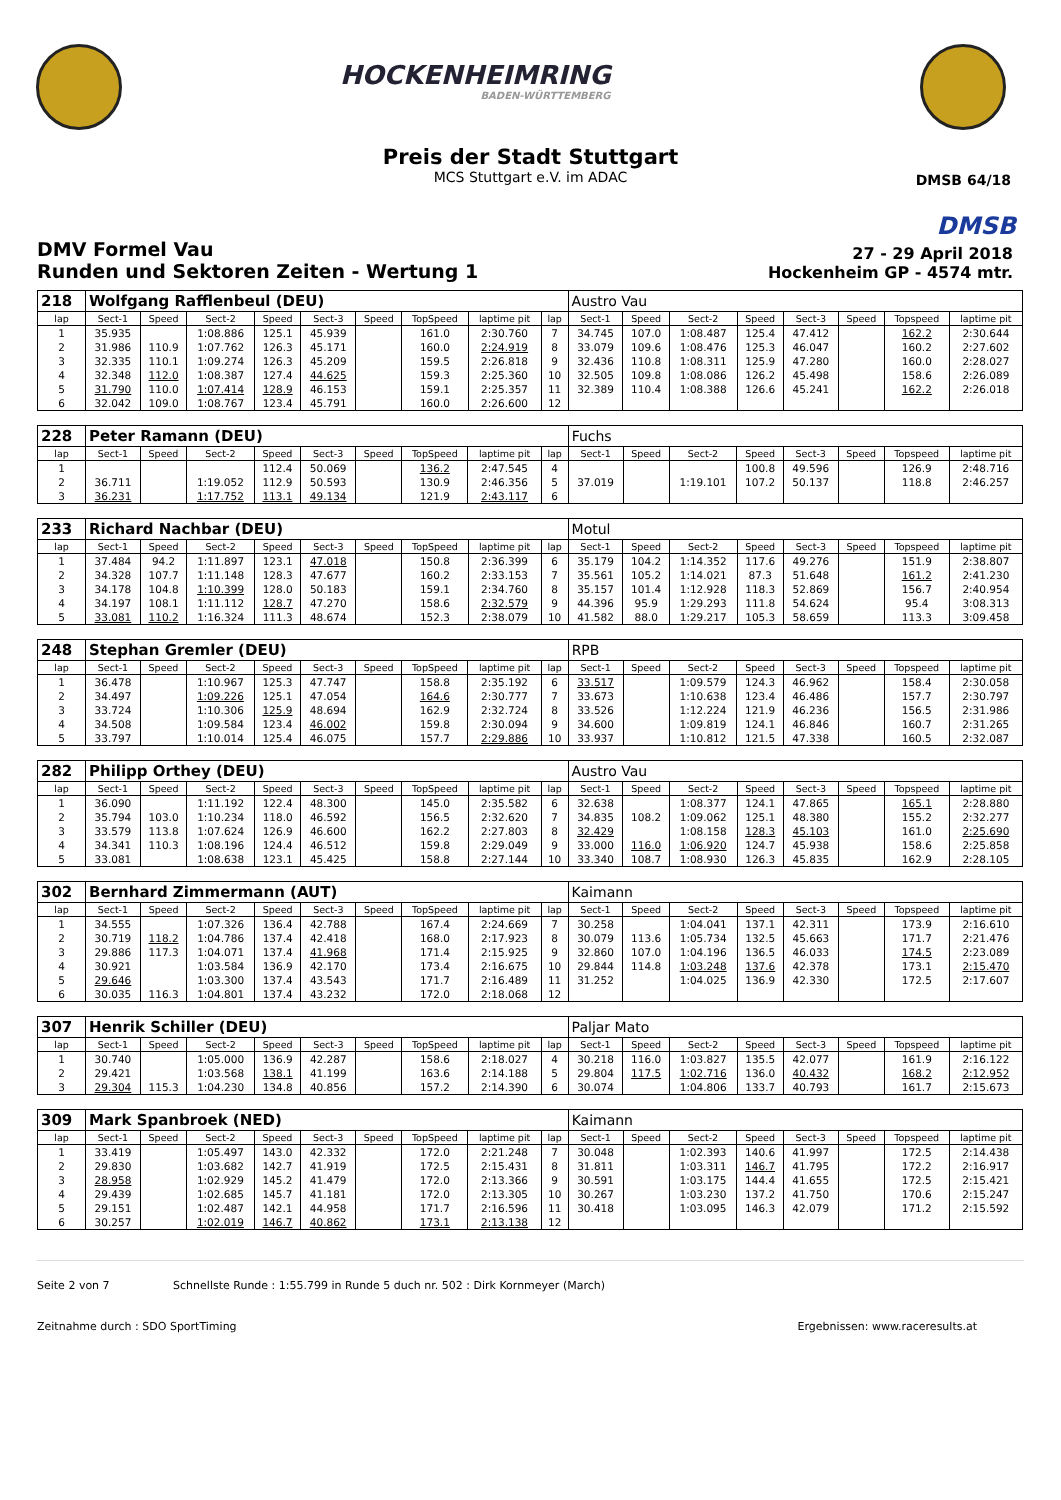HOCKENHEIMRING
BADEN-WÜRTTEMBERG
Preis der Stadt Stuttgart
MCS Stuttgart e.V. im ADAC
DMSB 64/18
DMSB
DMV Formel Vau
Runden und Sektoren Zeiten - Wertung 1
27 - 29 April 2018
Hockenheim GP - 4574 mtr.
| 218 | Wolfgang Rafflenbeul (DEU) | | | | | | | | | Austro Vau | | | | | | | |
| lap | Sect-1 | Speed | Sect-2 | Speed | Sect-3 | Speed | TopSpeed | laptime pit | lap | Sect-1 | Speed | Sect-2 | Speed | Sect-3 | Speed | Topspeed | laptime pit |
| 1 | 35.935 | | 1:08.886 | 125.1 | 45.939 | | 161.0 | 2:30.760 | 7 | 34.745 | 107.0 | 1:08.487 | 125.4 | 47.412 | | 162.2 | 2:30.644 |
| 2 | 31.986 | 110.9 | 1:07.762 | 126.3 | 45.171 | | 160.0 | 2:24.919 | 8 | 33.079 | 109.6 | 1:08.476 | 125.3 | 46.047 | | 160.2 | 2:27.602 |
| 3 | 32.335 | 110.1 | 1:09.274 | 126.3 | 45.209 | | 159.5 | 2:26.818 | 9 | 32.436 | 110.8 | 1:08.311 | 125.9 | 47.280 | | 160.0 | 2:28.027 |
| 4 | 32.348 | 112.0 | 1:08.387 | 127.4 | 44.625 | | 159.3 | 2:25.360 | 10 | 32.505 | 109.8 | 1:08.086 | 126.2 | 45.498 | | 158.6 | 2:26.089 |
| 5 | 31.790 | 110.0 | 1:07.414 | 128.9 | 46.153 | | 159.1 | 2:25.357 | 11 | 32.389 | 110.4 | 1:08.388 | 126.6 | 45.241 | | 162.2 | 2:26.018 |
| 6 | 32.042 | 109.0 | 1:08.767 | 123.4 | 45.791 | | 160.0 | 2:26.600 | 12 | | | | | | | | |
| 228 | Peter Ramann (DEU) | | | | | | | | | Fuchs | | | | | | | |
| lap | Sect-1 | Speed | Sect-2 | Speed | Sect-3 | Speed | TopSpeed | laptime pit | lap | Sect-1 | Speed | Sect-2 | Speed | Sect-3 | Speed | Topspeed | laptime pit |
| 1 | | | | 112.4 | 50.069 | | 136.2 | 2:47.545 | 4 | | | | 100.8 | 49.596 | | 126.9 | 2:48.716 |
| 2 | 36.711 | | 1:19.052 | 112.9 | 50.593 | | 130.9 | 2:46.356 | 5 | 37.019 | | 1:19.101 | 107.2 | 50.137 | | 118.8 | 2:46.257 |
| 3 | 36.231 | | 1:17.752 | 113.1 | 49.134 | | 121.9 | 2:43.117 | 6 | | | | | | | | |
| 233 | Richard Nachbar (DEU) | | | | | | | | | Motul | | | | | | | |
| lap | Sect-1 | Speed | Sect-2 | Speed | Sect-3 | Speed | TopSpeed | laptime pit | lap | Sect-1 | Speed | Sect-2 | Speed | Sect-3 | Speed | Topspeed | laptime pit |
| 1 | 37.484 | 94.2 | 1:11.897 | 123.1 | 47.018 | | 150.8 | 2:36.399 | 6 | 35.179 | 104.2 | 1:14.352 | 117.6 | 49.276 | | 151.9 | 2:38.807 |
| 2 | 34.328 | 107.7 | 1:11.148 | 128.3 | 47.677 | | 160.2 | 2:33.153 | 7 | 35.561 | 105.2 | 1:14.021 | 87.3 | 51.648 | | 161.2 | 2:41.230 |
| 3 | 34.178 | 104.8 | 1:10.399 | 128.0 | 50.183 | | 159.1 | 2:34.760 | 8 | 35.157 | 101.4 | 1:12.928 | 118.3 | 52.869 | | 156.7 | 2:40.954 |
| 4 | 34.197 | 108.1 | 1:11.112 | 128.7 | 47.270 | | 158.6 | 2:32.579 | 9 | 44.396 | 95.9 | 1:29.293 | 111.8 | 54.624 | | 95.4 | 3:08.313 |
| 5 | 33.081 | 110.2 | 1:16.324 | 111.3 | 48.674 | | 152.3 | 2:38.079 | 10 | 41.582 | 88.0 | 1:29.217 | 105.3 | 58.659 | | 113.3 | 3:09.458 |
| 248 | Stephan Gremler (DEU) | | | | | | | | | RPB | | | | | | | |
| lap | Sect-1 | Speed | Sect-2 | Speed | Sect-3 | Speed | TopSpeed | laptime pit | lap | Sect-1 | Speed | Sect-2 | Speed | Sect-3 | Speed | Topspeed | laptime pit |
| 1 | 36.478 | | 1:10.967 | 125.3 | 47.747 | | 158.8 | 2:35.192 | 6 | 33.517 | | 1:09.579 | 124.3 | 46.962 | | 158.4 | 2:30.058 |
| 2 | 34.497 | | 1:09.226 | 125.1 | 47.054 | | 164.6 | 2:30.777 | 7 | 33.673 | | 1:10.638 | 123.4 | 46.486 | | 157.7 | 2:30.797 |
| 3 | 33.724 | | 1:10.306 | 125.9 | 48.694 | | 162.9 | 2:32.724 | 8 | 33.526 | | 1:12.224 | 121.9 | 46.236 | | 156.5 | 2:31.986 |
| 4 | 34.508 | | 1:09.584 | 123.4 | 46.002 | | 159.8 | 2:30.094 | 9 | 34.600 | | 1:09.819 | 124.1 | 46.846 | | 160.7 | 2:31.265 |
| 5 | 33.797 | | 1:10.014 | 125.4 | 46.075 | | 157.7 | 2:29.886 | 10 | 33.937 | | 1:10.812 | 121.5 | 47.338 | | 160.5 | 2:32.087 |
| 282 | Philipp Orthey (DEU) | | | | | | | | | Austro Vau | | | | | | | |
| lap | Sect-1 | Speed | Sect-2 | Speed | Sect-3 | Speed | TopSpeed | laptime pit | lap | Sect-1 | Speed | Sect-2 | Speed | Sect-3 | Speed | Topspeed | laptime pit |
| 1 | 36.090 | | 1:11.192 | 122.4 | 48.300 | | 145.0 | 2:35.582 | 6 | 32.638 | | 1:08.377 | 124.1 | 47.865 | | 165.1 | 2:28.880 |
| 2 | 35.794 | 103.0 | 1:10.234 | 118.0 | 46.592 | | 156.5 | 2:32.620 | 7 | 34.835 | 108.2 | 1:09.062 | 125.1 | 48.380 | | 155.2 | 2:32.277 |
| 3 | 33.579 | 113.8 | 1:07.624 | 126.9 | 46.600 | | 162.2 | 2:27.803 | 8 | 32.429 | | 1:08.158 | 128.3 | 45.103 | | 161.0 | 2:25.690 |
| 4 | 34.341 | 110.3 | 1:08.196 | 124.4 | 46.512 | | 159.8 | 2:29.049 | 9 | 33.000 | 116.0 | 1:06.920 | 124.7 | 45.938 | | 158.6 | 2:25.858 |
| 5 | 33.081 | | 1:08.638 | 123.1 | 45.425 | | 158.8 | 2:27.144 | 10 | 33.340 | 108.7 | 1:08.930 | 126.3 | 45.835 | | 162.9 | 2:28.105 |
| 302 | Bernhard Zimmermann (AUT) | | | | | | | | | Kaimann | | | | | | | |
| lap | Sect-1 | Speed | Sect-2 | Speed | Sect-3 | Speed | TopSpeed | laptime pit | lap | Sect-1 | Speed | Sect-2 | Speed | Sect-3 | Speed | Topspeed | laptime pit |
| 1 | 34.555 | | 1:07.326 | 136.4 | 42.788 | | 167.4 | 2:24.669 | 7 | 30.258 | | 1:04.041 | 137.1 | 42.311 | | 173.9 | 2:16.610 |
| 2 | 30.719 | 118.2 | 1:04.786 | 137.4 | 42.418 | | 168.0 | 2:17.923 | 8 | 30.079 | 113.6 | 1:05.734 | 132.5 | 45.663 | | 171.7 | 2:21.476 |
| 3 | 29.886 | 117.3 | 1:04.071 | 137.4 | 41.968 | | 171.4 | 2:15.925 | 9 | 32.860 | 107.0 | 1:04.196 | 136.5 | 46.033 | | 174.5 | 2:23.089 |
| 4 | 30.921 | | 1:03.584 | 136.9 | 42.170 | | 173.4 | 2:16.675 | 10 | 29.844 | 114.8 | 1:03.248 | 137.6 | 42.378 | | 173.1 | 2:15.470 |
| 5 | 29.646 | | 1:03.300 | 137.4 | 43.543 | | 171.7 | 2:16.489 | 11 | 31.252 | | 1:04.025 | 136.9 | 42.330 | | 172.5 | 2:17.607 |
| 6 | 30.035 | 116.3 | 1:04.801 | 137.4 | 43.232 | | 172.0 | 2:18.068 | 12 | | | | | | | | |
| 307 | Henrik Schiller (DEU) | | | | | | | | | Paljar Mato | | | | | | | |
| lap | Sect-1 | Speed | Sect-2 | Speed | Sect-3 | Speed | TopSpeed | laptime pit | lap | Sect-1 | Speed | Sect-2 | Speed | Sect-3 | Speed | Topspeed | laptime pit |
| 1 | 30.740 | | 1:05.000 | 136.9 | 42.287 | | 158.6 | 2:18.027 | 4 | 30.218 | 116.0 | 1:03.827 | 135.5 | 42.077 | | 161.9 | 2:16.122 |
| 2 | 29.421 | | 1:03.568 | 138.1 | 41.199 | | 163.6 | 2:14.188 | 5 | 29.804 | 117.5 | 1:02.716 | 136.0 | 40.432 | | 168.2 | 2:12.952 |
| 3 | 29.304 | 115.3 | 1:04.230 | 134.8 | 40.856 | | 157.2 | 2:14.390 | 6 | 30.074 | | 1:04.806 | 133.7 | 40.793 | | 161.7 | 2:15.673 |
| 309 | Mark Spanbroek (NED) | | | | | | | | | Kaimann | | | | | | | |
| lap | Sect-1 | Speed | Sect-2 | Speed | Sect-3 | Speed | TopSpeed | laptime pit | lap | Sect-1 | Speed | Sect-2 | Speed | Sect-3 | Speed | Topspeed | laptime pit |
| 1 | 33.419 | | 1:05.497 | 143.0 | 42.332 | | 172.0 | 2:21.248 | 7 | 30.048 | | 1:02.393 | 140.6 | 41.997 | | 172.5 | 2:14.438 |
| 2 | 29.830 | | 1:03.682 | 142.7 | 41.919 | | 172.5 | 2:15.431 | 8 | 31.811 | | 1:03.311 | 146.7 | 41.795 | | 172.2 | 2:16.917 |
| 3 | 28.958 | | 1:02.929 | 145.2 | 41.479 | | 172.0 | 2:13.366 | 9 | 30.591 | | 1:03.175 | 144.4 | 41.655 | | 172.5 | 2:15.421 |
| 4 | 29.439 | | 1:02.685 | 145.7 | 41.181 | | 172.0 | 2:13.305 | 10 | 30.267 | | 1:03.230 | 137.2 | 41.750 | | 170.6 | 2:15.247 |
| 5 | 29.151 | | 1:02.487 | 142.1 | 44.958 | | 171.7 | 2:16.596 | 11 | 30.418 | | 1:03.095 | 146.3 | 42.079 | | 171.2 | 2:15.592 |
| 6 | 30.257 | | 1:02.019 | 146.7 | 40.862 | | 173.1 | 2:13.138 | 12 | | | | | | | | |
Seite 2 von 7 Schnellste Runde : 1:55.799 in Runde 5 duch nr. 502 : Dirk Kornmeyer (March)
Zeitnahme durch : SDO SportTiming Ergebnissen: www.raceresults.at